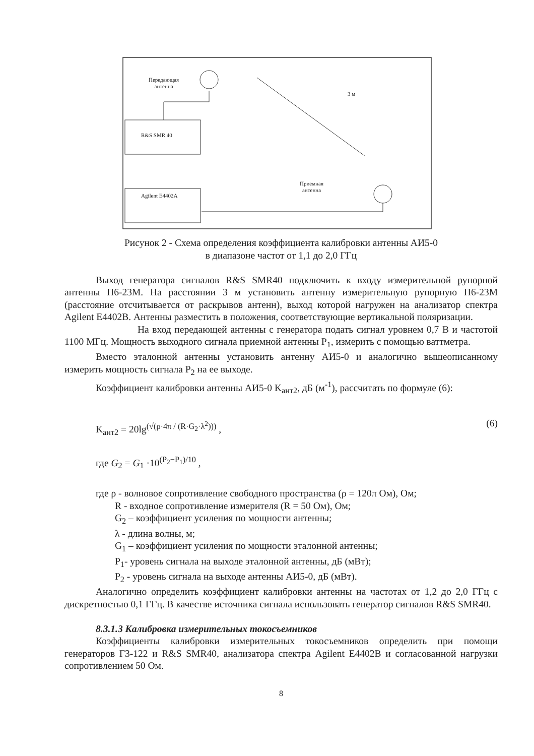Передающая
антенна
3 м
R&S SMR 40
Agilent E4402A
Приемная
антенна
Рисунок 2 - Схема определения коэффициента калибровки антенны АИ5-0
в диапазоне частот от 1,1 до 2,0 ГГц
Выход генератора сигналов R&S SMR40 подключить к входу измерительной рупорной антенны П6-23М. На расстоянии 3 м установить антенну измерительную рупорную П6-23М (расстояние отсчитывается от раскрывов антенн), выход которой нагружен на анализатор спектра Agilent E4402B. Антенны разместить в положения, соответствующие вертикальной поляризации.
На вход передающей антенны с генератора подать сигнал уровнем 0,7 В и частотой 1100 МГц. Мощность выходного сигнала приемной антенны P<sub>1</sub>, измерить с помощью ваттметра.
Вместо эталонной антенны установить антенну АИ5-0 и аналогично вышеописанному измерить мощность сигнала P<sub>2</sub> на ее выходе.
Коэффициент калибровки антенны АИ5-0 K<sub>ант2</sub>, дБ (м<sup>-1</sup>), рассчитать по формуле (6):
K<sub>ант2</sub> = 20lg<sup>(√(ρ·4π / (R·G<sub>2</sub>·λ<sup>2</sup>)))</sup> , (6)
где G<sub>2</sub> = G<sub>1</sub> ·10<sup>(P<sub>2</sub>−P<sub>1</sub>)/10</sup> ,
где ρ - волновое сопротивление свободного пространства (ρ = 120π Ом), Ом;
R - входное сопротивление измерителя (R = 50 Ом), Ом;
G<sub>2</sub> – коэффициент усиления по мощности антенны;
λ - длина волны, м;
G<sub>1</sub> – коэффициент усиления по мощности эталонной антенны;
P<sub>1</sub>- уровень сигнала на выходе эталонной антенны, дБ (мВт);
P<sub>2</sub> - уровень сигнала на выходе антенны АИ5-0, дБ (мВт).
Аналогично определить коэффициент калибровки антенны на частотах от 1,2 до 2,0 ГГц с дискретностью 0,1 ГГц. В качестве источника сигнала использовать генератор сигналов R&S SMR40.
8.3.1.3 Калибровка измерительных токосъемников
Коэффициенты калибровки измерительных токосъемников определить при помощи генераторов Г3-122 и R&S SMR40, анализатора спектра Agilent E4402B и согласованной нагрузки сопротивлением 50 Ом.
8